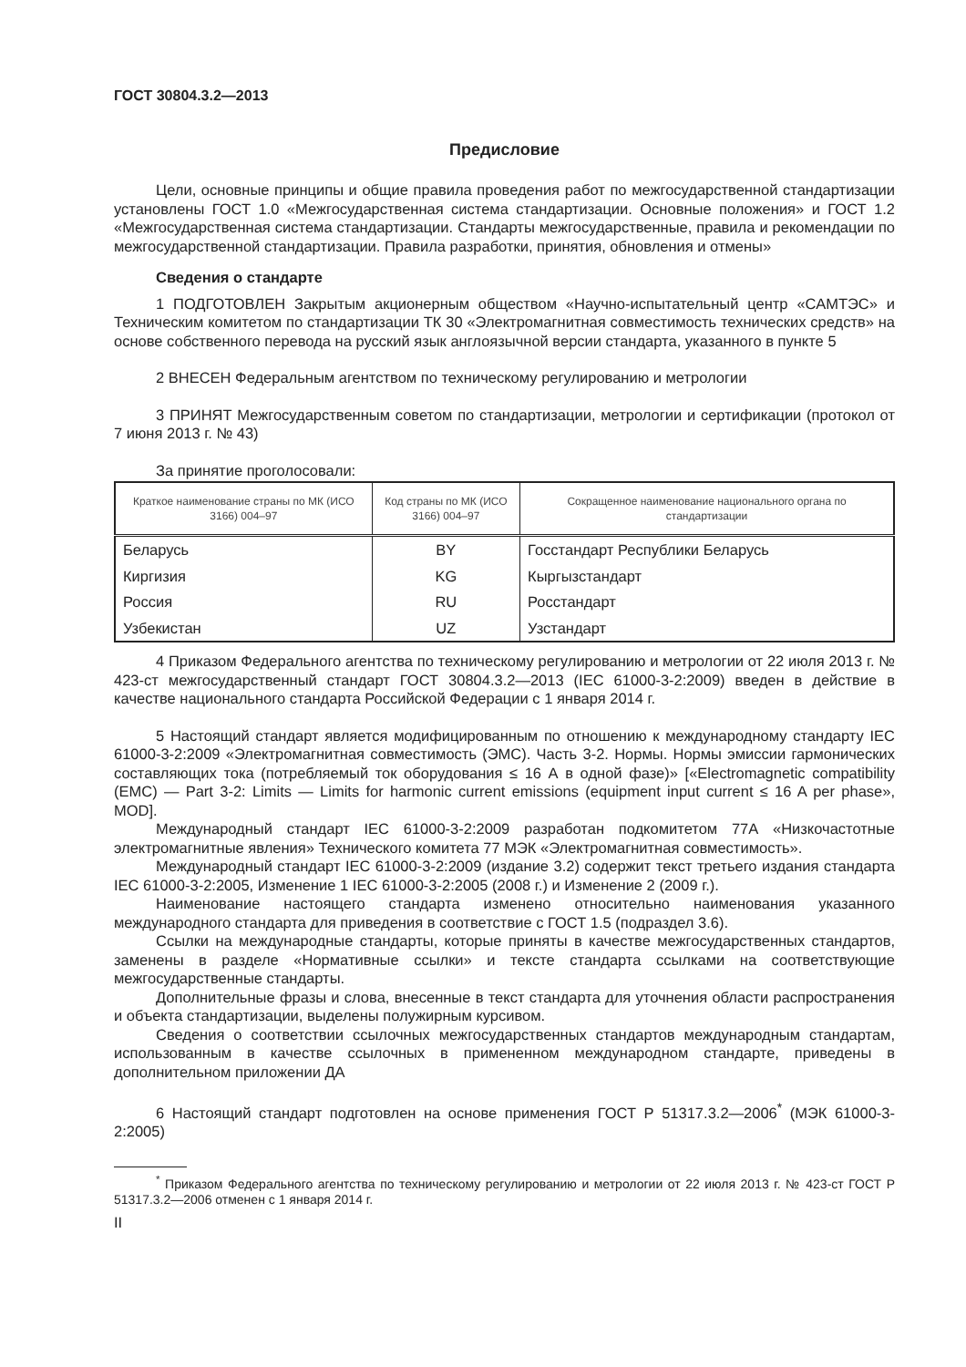ГОСТ 30804.3.2—2013
Предисловие
Цели, основные принципы и общие правила проведения работ по межгосударственной стандартизации установлены ГОСТ 1.0 «Межгосударственная система стандартизации. Основные положения» и ГОСТ 1.2 «Межгосударственная система стандартизации. Стандарты межгосударственные, правила и рекомендации по межгосударственной стандартизации. Правила разработки, принятия, обновления и отмены»
Сведения о стандарте
1 ПОДГОТОВЛЕН Закрытым акционерным обществом «Научно-испытательный центр «САМТЭС» и Техническим комитетом по стандартизации ТК 30 «Электромагнитная совместимость технических средств» на основе собственного перевода на русский язык англоязычной версии стандарта, указанного в пункте 5
2 ВНЕСЕН Федеральным агентством по техническому регулированию и метрологии
3 ПРИНЯТ Межгосударственным советом по стандартизации, метрологии и сертификации (протокол от 7 июня 2013 г. № 43)
За принятие проголосовали:
| Краткое наименование страны по МК (ИСО 3166) 004–97 | Код страны по МК (ИСО 3166) 004–97 | Сокращенное наименование национального органа по стандартизации |
| --- | --- | --- |
| Беларусь | BY | Госстандарт Республики Беларусь |
| Киргизия | KG | Кыргызстандарт |
| Россия | RU | Росстандарт |
| Узбекистан | UZ | Узстандарт |
4 Приказом Федерального агентства по техническому регулированию и метрологии от 22 июля 2013 г. № 423-ст межгосударственный стандарт ГОСТ 30804.3.2—2013 (IEC 61000-3-2:2009) введен в действие в качестве национального стандарта Российской Федерации с 1 января 2014 г.
5 Настоящий стандарт является модифицированным по отношению к международному стандарту IEC 61000-3-2:2009 «Электромагнитная совместимость (ЭМС). Часть 3-2. Нормы. Нормы эмиссии гармонических составляющих тока (потребляемый ток оборудования ≤ 16 А в одной фазе)» [«Electromagnetic compatibility (EMC) — Part 3-2: Limits — Limits for harmonic current emissions (equipment input current ≤ 16 A per phase», MOD].
Международный стандарт IEC 61000-3-2:2009 разработан подкомитетом 77А «Низкочастотные электромагнитные явления» Технического комитета 77 МЭК «Электромагнитная совместимость».
Международный стандарт IEC 61000-3-2:2009 (издание 3.2) содержит текст третьего издания стандарта IEC 61000-3-2:2005, Изменение 1 IEC 61000-3-2:2005 (2008 г.) и Изменение 2 (2009 г.).
Наименование настоящего стандарта изменено относительно наименования указанного международного стандарта для приведения в соответствие с ГОСТ 1.5 (подраздел 3.6).
Ссылки на международные стандарты, которые приняты в качестве межгосударственных стандартов, заменены в разделе «Нормативные ссылки» и тексте стандарта ссылками на соответствующие межгосударственные стандарты.
Дополнительные фразы и слова, внесенные в текст стандарта для уточнения области распространения и объекта стандартизации, выделены полужирным курсивом.
Сведения о соответствии ссылочных межгосударственных стандартов международным стандартам, использованным в качестве ссылочных в примененном международном стандарте, приведены в дополнительном приложении ДА
6 Настоящий стандарт подготовлен на основе применения ГОСТ Р 51317.3.2—2006<sup>*</sup> (МЭК 61000-3-2:2005)
<sup>*</sup> Приказом Федерального агентства по техническому регулированию и метрологии от 22 июля 2013 г. № 423-ст ГОСТ Р 51317.3.2—2006 отменен с 1 января 2014 г.
II